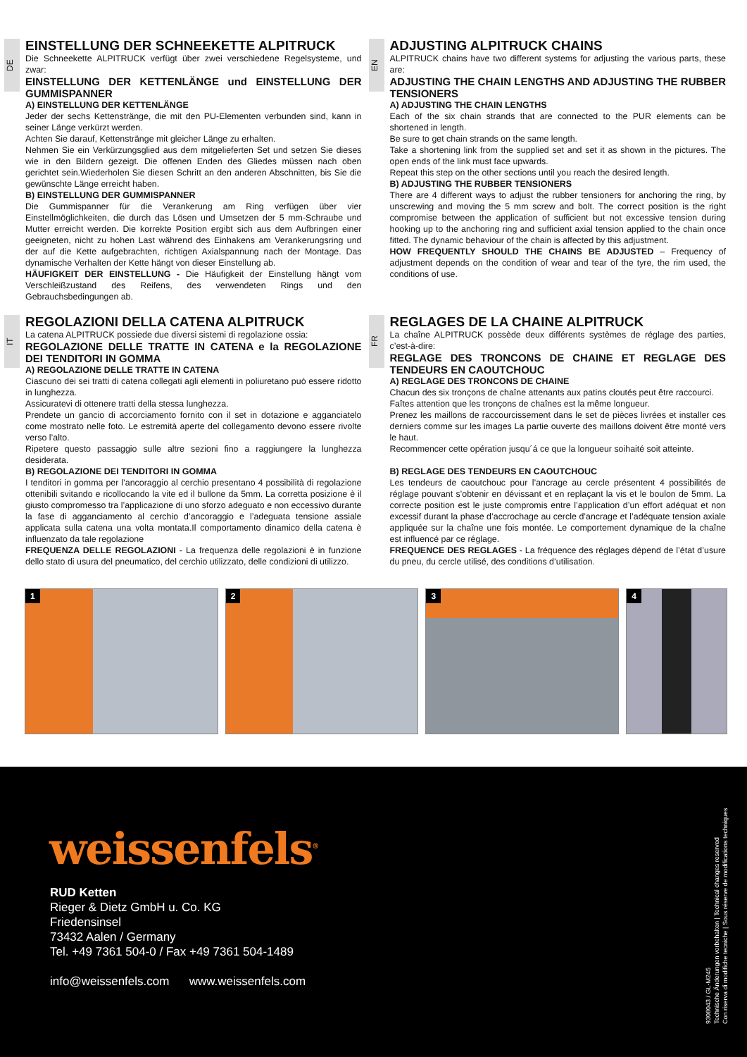DE
EINSTELLUNG DER SCHNEEKETTE ALPITRUCK
Die Schneekette ALPITRUCK verfügt über zwei verschiedene Regelsysteme, und zwar:
EINSTELLUNG DER KETTENLÄNGE und EINSTELLUNG DER GUMMISPANNER
A) EINSTELLUNG DER KETTENLÄNGE
Jeder der sechs Kettenstränge, die mit den PU-Elementen verbunden sind, kann in seiner Länge verkürzt werden.
Achten Sie darauf, Kettenstränge mit gleicher Länge zu erhalten.
Nehmen Sie ein Verkürzungsglied aus dem mitgelieferten Set und setzen Sie dieses wie in den Bildern gezeigt. Die offenen Enden des Gliedes müssen nach oben gerichtet sein.Wiederholen Sie diesen Schritt an den anderen Abschnitten, bis Sie die gewünschte Länge erreicht haben.
B) EINSTELLUNG DER GUMMISPANNER
Die Gummispanner für die Verankerung am Ring verfügen über vier Einstellmöglichkeiten, die durch das Lösen und Umsetzen der 5 mm-Schraube und Mutter erreicht werden. Die korrekte Position ergibt sich aus dem Aufbringen einer geeigneten, nicht zu hohen Last während des Einhakens am Verankerungsring und der auf die Kette aufgebrachten, richtigen Axialspannung nach der Montage. Das dynamische Verhalten der Kette hängt von dieser Einstellung ab.
HÄUFIGKEIT DER EINSTELLUNG - Die Häufigkeit der Einstellung hängt vom Verschleißzustand des Reifens, des verwendeten Rings und den Gebrauchsbedingungen ab.
EN
ADJUSTING ALPITRUCK CHAINS
ALPITRUCK chains have two different systems for adjusting the various parts, these are:
ADJUSTING THE CHAIN LENGTHS AND ADJUSTING THE RUBBER TENSIONERS
A) ADJUSTING THE CHAIN LENGTHS
Each of the six chain strands that are connected to the PUR elements can be shortened in length.
Be sure to get chain strands on the same length.
Take a shortening link from the supplied set and set it as shown in the pictures. The open ends of the link must face upwards.
Repeat this step on the other sections until you reach the desired length.
B) ADJUSTING THE RUBBER TENSIONERS
There are 4 different ways to adjust the rubber tensioners for anchoring the ring, by unscrewing and moving the 5 mm screw and bolt. The correct position is the right compromise between the application of sufficient but not excessive tension during hooking up to the anchoring ring and sufficient axial tension applied to the chain once fitted. The dynamic behaviour of the chain is affected by this adjustment.
HOW FREQUENTLY SHOULD THE CHAINS BE ADJUSTED – Frequency of adjustment depends on the condition of wear and tear of the tyre, the rim used, the conditions of use.
IT
REGOLAZIONI DELLA CATENA ALPITRUCK
La catena ALPITRUCK possiede due diversi sistemi di regolazione ossia:
REGOLAZIONE DELLE TRATTE IN CATENA e la REGOLAZIONE DEI TENDITORI IN GOMMA
A) REGOLAZIONE DELLE TRATTE IN CATENA
Ciascuno dei sei tratti di catena collegati agli elementi in poliuretano può essere ridotto in lunghezza.
Assicuratevi di ottenere tratti della stessa lunghezza.
Prendete un gancio di accorciamento fornito con il set in dotazione e agganciatelo come mostrato nelle foto. Le estremità aperte del collegamento devono essere rivolte verso l’alto.
Ripetere questo passaggio sulle altre sezioni fino a raggiungere la lunghezza desiderata.
B) REGOLAZIONE DEI TENDITORI IN GOMMA
I tenditori in gomma per l’ancoraggio al cerchio presentano 4 possibilità di regolazione ottenibili svitando e ricollocando la vite ed il bullone da 5mm. La corretta posizione è il giusto compromesso tra l’applicazione di uno sforzo adeguato e non eccessivo durante la fase di agganciamento al cerchio d’ancoraggio e l’adeguata tensione assiale applicata sulla catena una volta montata.Il comportamento dinamico della catena è influenzato da tale regolazione
FREQUENZA DELLE REGOLAZIONI - La frequenza delle regolazioni è in funzione dello stato di usura del pneumatico, del cerchio utilizzato, delle condizioni di utilizzo.
FR
REGLAGES DE LA CHAINE ALPITRUCK
La chaîne ALPITRUCK possède deux différents systèmes de réglage des parties, c’est-à-dire:
REGLAGE DES TRONCONS DE CHAINE ET REGLAGE DES TENDEURS EN CAOUTCHOUC
A) REGLAGE DES TRONCONS DE CHAINE
Chacun des six tronçons de chaîne attenants aux patins cloutés peut être raccourci.
Faîtes attention que les tronçons de chaînes est la même longueur.
Prenez les maillons de raccourcissement dans le set de pièces livrées et installer ces derniers comme sur les images La partie ouverte des maillons doivent être monté vers le haut.
Recommencer cette opération jusqu´á ce que la longueur soihaité soit atteinte.
B) REGLAGE DES TENDEURS EN CAOUTCHOUC
Les tendeurs de caoutchouc pour l’ancrage au cercle présentent 4 possibilités de réglage pouvant s’obtenir en dévissant et en replaçant la vis et le boulon de 5mm. La correcte position est le juste compromis entre l’application d’un effort adéquat et non excessif durant la phase d’accrochage au cercle d’ancrage et l’adéquate tension axiale appliquée sur la chaîne une fois montée. Le comportement dynamique de la chaîne est influencé par ce réglage.
FREQUENCE DES REGLAGES - La fréquence des réglages dépend de l’état d’usure du pneu, du cercle utilisé, des conditions d’utilisation.
1
2
3
4
weissenfels<sup>®</sup>
RUD Ketten
Rieger & Dietz GmbH u. Co. KG
Friedensinsel
73432 Aalen / Germany
Tel. +49 7361 504-0 / Fax +49 7361 504-1489
info@weissenfels.com www.weissenfels.com
9308043 / GL-M245
Technische Änderungen vorbehalten | Technical changes reserved
Con riserva di modifiche tecniche | Sous réserve de modifications techniques